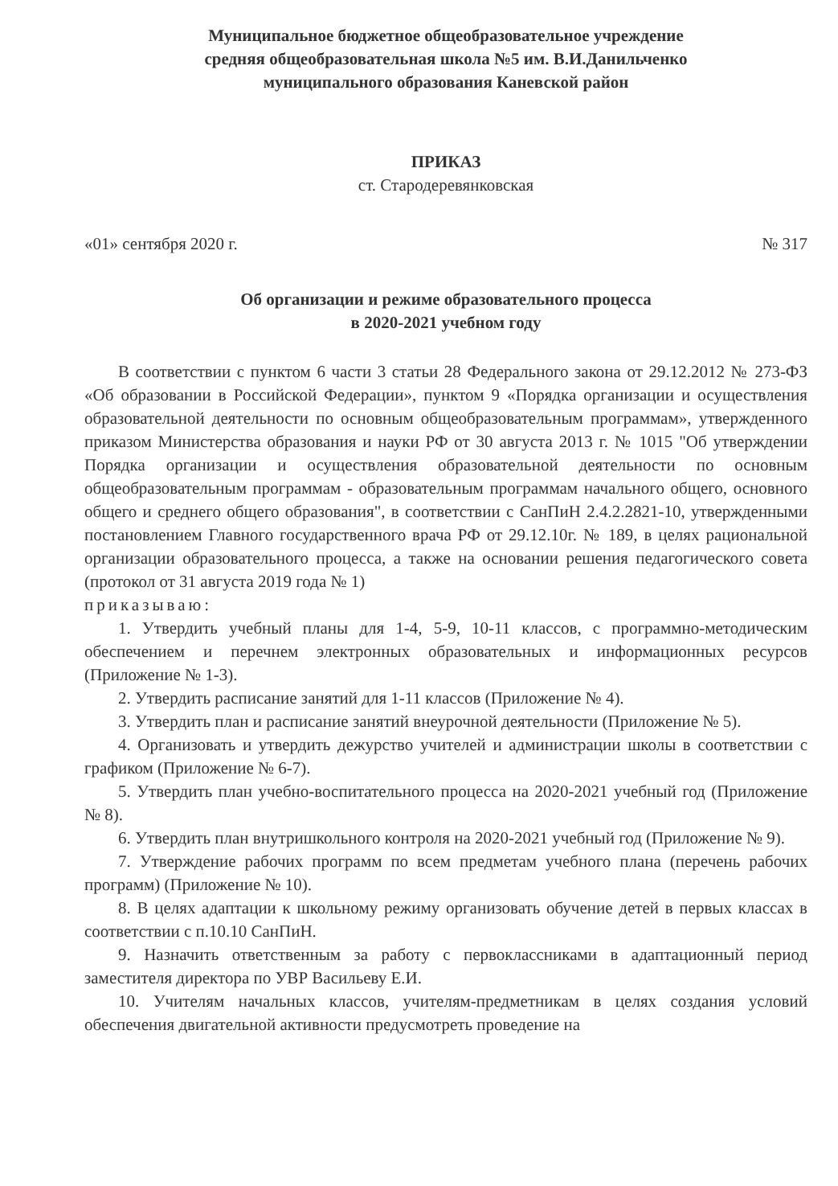Муниципальное бюджетное общеобразовательное учреждение
средняя общеобразовательная школа №5 им. В.И.Данильченко
муниципального образования Каневской район
ПРИКАЗ
ст. Стародеревянковская
«01» сентября 2020 г. № 317
Об организации и режиме образовательного процесса
в 2020-2021 учебном году
В соответствии с пунктом 6 части 3 статьи 28 Федерального закона от 29.12.2012 № 273-ФЗ «Об образовании в Российской Федерации», пунктом 9 «Порядка организации и осуществления образовательной деятельности по основным общеобразовательным программам», утвержденного приказом Министерства образования и науки РФ от 30 августа 2013 г. № 1015 "Об утверждении Порядка организации и осуществления образовательной деятельности по основным общеобразовательным программам - образовательным программам начального общего, основного общего и среднего общего образования", в соответствии с СанПиН 2.4.2.2821-10, утвержденными постановлением Главного государственного врача РФ от 29.12.10г. № 189, в целях рациональной организации образовательного процесса, а также на основании решения педагогического совета (протокол от 31 августа 2019 года № 1)
приказываю:
1. Утвердить учебный планы для 1-4, 5-9, 10-11 классов, с программно-методическим обеспечением и перечнем электронных образовательных и информационных ресурсов (Приложение № 1-3).
2. Утвердить расписание занятий для 1-11 классов (Приложение № 4).
3. Утвердить план и расписание занятий внеурочной деятельности (Приложение № 5).
4. Организовать и утвердить дежурство учителей и администрации школы в соответствии с графиком (Приложение № 6-7).
5. Утвердить план учебно-воспитательного процесса на 2020-2021 учебный год (Приложение № 8).
6. Утвердить план внутришкольного контроля на 2020-2021 учебный год (Приложение № 9).
7. Утверждение рабочих программ по всем предметам учебного плана (перечень рабочих программ) (Приложение № 10).
8. В целях адаптации к школьному режиму организовать обучение детей в первых классах в соответствии с п.10.10 СанПиН.
9. Назначить ответственным за работу с первоклассниками в адаптационный период заместителя директора по УВР Васильеву Е.И.
10. Учителям начальных классов, учителям-предметникам в целях создания условий обеспечения двигательной активности предусмотреть проведение на